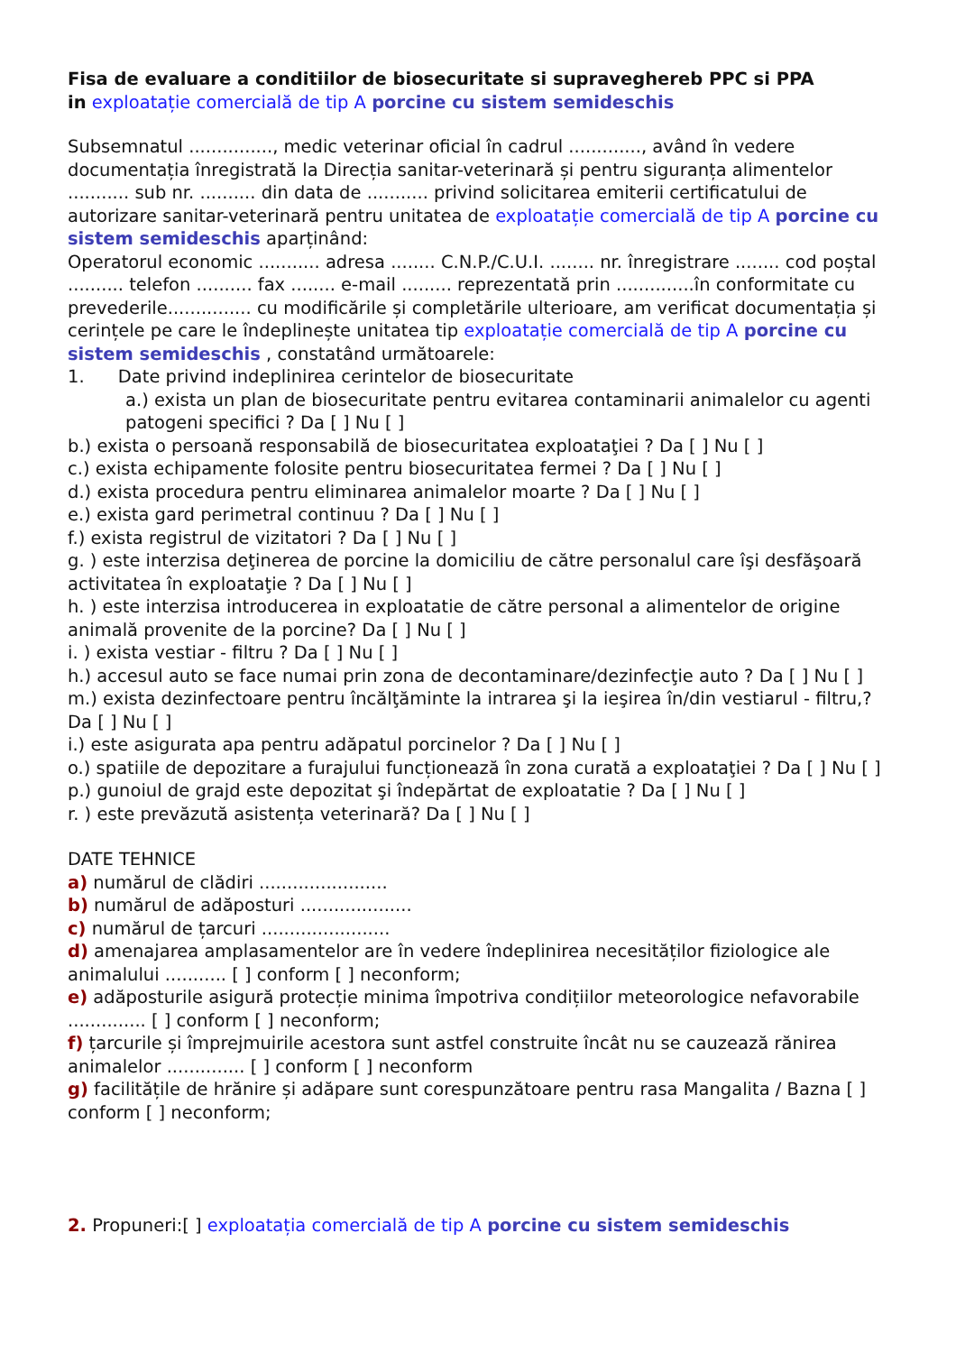Fisa de evaluare a conditiilor de biosecuritate si supraveghereb PPC si PPA
in exploatație comercială de tip A porcine cu sistem semideschis
Subsemnatul ..............., medic veterinar oficial în cadrul ............., având în vedere documentația înregistrată la Direcția sanitar-veterinară și pentru siguranța alimentelor ........... sub nr. .......... din data de ........... privind solicitarea emiterii certificatului de autorizare sanitar-veterinară pentru unitatea de exploatație comercială de tip A porcine cu sistem semideschis aparținând:
Operatorul economic ........... adresa ........ C.N.P./C.U.I. ........ nr. înregistrare ........ cod poștal .......... telefon .......... fax ........ e-mail ......... reprezentată prin ..............în conformitate cu prevederile............... cu modificările și completările ulterioare, am verificat documentația și cerințele pe care le îndeplinește unitatea tip exploatație comercială de tip A porcine cu sistem semideschis , constatând următoarele:
1. Date privind indeplinirea cerintelor de biosecuritate
a.) exista un plan de biosecuritate pentru evitarea contaminarii animalelor cu agenti patogeni specifici ? Da [ ] Nu [ ]
b.) exista o persoană responsabilă de biosecuritatea exploataţiei ? Da [ ] Nu [ ]
c.) exista echipamente folosite pentru biosecuritatea fermei ? Da [ ] Nu [ ]
d.) exista procedura pentru eliminarea animalelor moarte ? Da [ ] Nu [ ]
e.) exista gard perimetral continuu ? Da [ ] Nu [ ]
f.) exista registrul de vizitatori ? Da [ ] Nu [ ]
g. ) este interzisa deţinerea de porcine la domiciliu de către personalul care îşi desfăşoară activitatea în exploataţie ? Da [ ] Nu [ ]
h. ) este interzisa introducerea in exploatatie de către personal a alimentelor de origine animală provenite de la porcine? Da [ ] Nu [ ]
i. ) exista vestiar - filtru ? Da [ ] Nu [ ]
h.) accesul auto se face numai prin zona de decontaminare/dezinfecţie auto ? Da [ ] Nu [ ]
m.) exista dezinfectoare pentru încălţăminte la intrarea şi la ieşirea în/din vestiarul - filtru,? Da [ ] Nu [ ]
i.) este asigurata apa pentru adăpatul porcinelor ? Da [ ] Nu [ ]
o.) spatiile de depozitare a furajului funcționează în zona curată a exploataţiei ? Da [ ] Nu [ ]
p.) gunoiul de grajd este depozitat şi îndepărtat de exploatatie ? Da [ ] Nu [ ]
r. ) este prevăzută asistența veterinară? Da [ ] Nu [ ]
DATE TEHNICE
a) numărul de clădiri .......................
b) numărul de adăposturi ....................
c) numărul de țarcuri .......................
d) amenajarea amplasamentelor are în vedere îndeplinirea necesităților fiziologice ale animalului ........... [ ] conform [ ] neconform;
e) adăposturile asigură protecție minima împotriva condițiilor meteorologice nefavorabile .............. [ ] conform [ ] neconform;
f) țarcurile și împrejmuirile acestora sunt astfel construite încât nu se cauzează rănirea animalelor .............. [ ] conform [ ] neconform
g) facilitățile de hrănire și adăpare sunt corespunzătoare pentru rasa Mangalita / Bazna [ ] conform [ ] neconform;
2. Propuneri:[ ] exploatația comercială de tip A porcine cu sistem semideschis